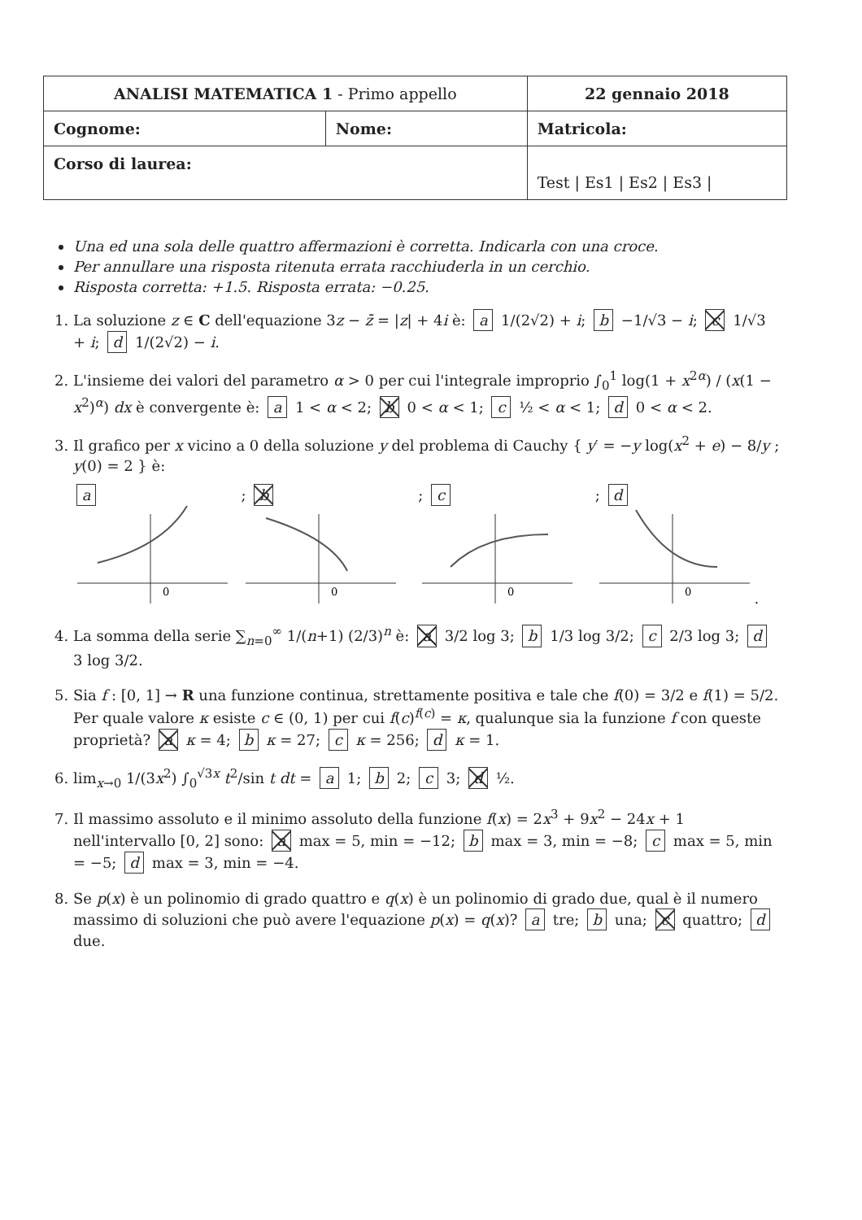| ANALISI MATEMATICA 1 - Primo appello | | 22 gennaio 2018 |
| Cognome: | Nome: | Matricola: |
| Corso di laurea: | | Test / Es1 / Es2 / Es3 / |
Una ed una sola delle quattro affermazioni è corretta. Indicarla con una croce.
Per annullare una risposta ritenuta errata racchiuderla in un cerchio.
Risposta corretta: +1.5. Risposta errata: −0.25.
1. La soluzione z ∈ C dell'equazione 3z − z̄ = |z| + 4i è: a 1/(2√2) + i; b −1/√3 − i; c 1/√3 + i; d 1/(2√2) − i.
2. L'insieme dei valori del parametro α > 0 per cui l'integrale improprio ∫<sub>0</sub><sup>1</sup> log(1 + x<sup>2α</sup>) / (x(1 − x<sup>2</sup>)<sup>α</sup>) dx è convergente è: a 1 < α < 2; b 0 < α < 1; c ½ < α < 1; d 0 < α < 2.
3. Il grafico per x vicino a 0 della soluzione y del problema di Cauchy { y′ = −y log(x<sup>2</sup> + e) − 8/y ; y(0) = 2 } è:
a
0
; b
0
; c
0
; d
0
.
4. La somma della serie ∑<sub>n=0</sub><sup>∞</sup> 1/(n+1) (2/3)<sup>n</sup> è: a 3/2 log 3; b 1/3 log 3/2; c 2/3 log 3; d 3 log 3/2.
5. Sia f : [0, 1] → R una funzione continua, strettamente positiva e tale che f(0) = 3/2 e f(1) = 5/2. Per quale valore κ esiste c ∈ (0, 1) per cui f(c)<sup>f(c)</sup> = κ, qualunque sia la funzione f con queste proprietà? a κ = 4; b κ = 27; c κ = 256; d κ = 1.
6. lim<sub>x→0</sub> 1/(3x<sup>2</sup>) ∫<sub>0</sub><sup>√3x</sup> t<sup>2</sup>/sin t dt = a 1; b 2; c 3; d ½.
7. Il massimo assoluto e il minimo assoluto della funzione f(x) = 2x<sup>3</sup> + 9x<sup>2</sup> − 24x + 1 nell'intervallo [0, 2] sono: a max = 5, min = −12; b max = 3, min = −8; c max = 5, min = −5; d max = 3, min = −4.
8. Se p(x) è un polinomio di grado quattro e q(x) è un polinomio di grado due, qual è il numero massimo di soluzioni che può avere l'equazione p(x) = q(x)? a tre; b una; c quattro; d due.